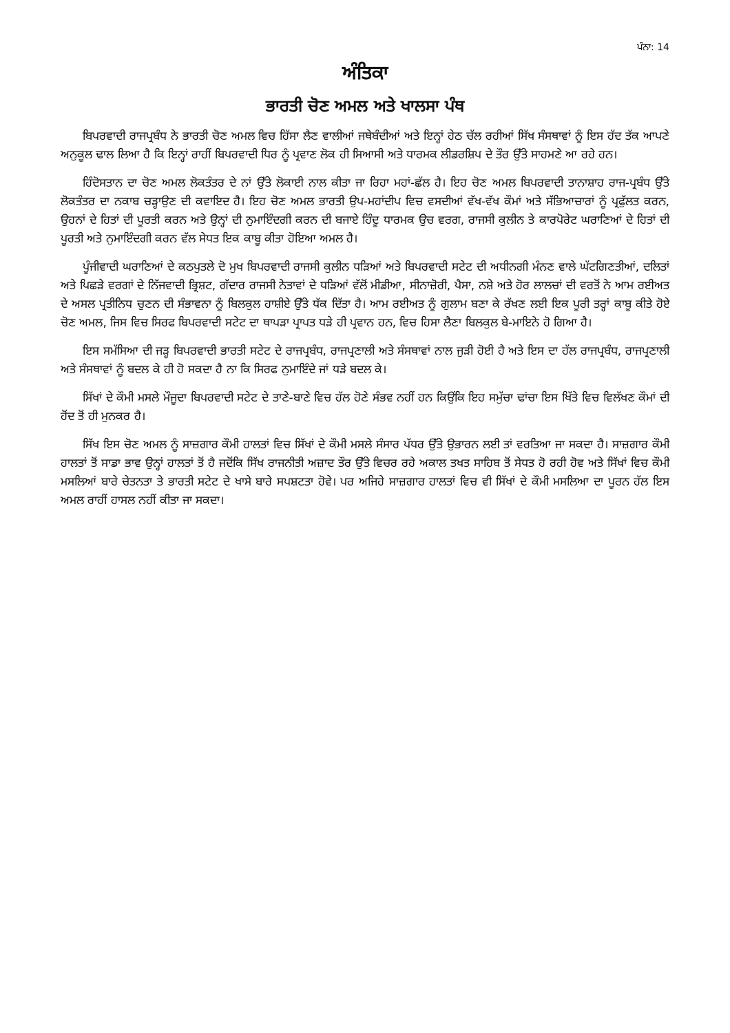ਪੰਨਾ: 14
ਅੰਤਿਕਾ
ਭਾਰਤੀ ਚੋਣ ਅਮਲ ਅਤੇ ਖਾਲਸਾ ਪੰਥ
ਬਿਪਰਵਾਦੀ ਰਾਜਪ੍ਰਬੰਧ ਨੇ ਭਾਰਤੀ ਚੋਣ ਅਮਲ ਵਿਚ ਹਿੱਸਾ ਲੈਣ ਵਾਲੀਆਂ ਜਥੇਬੰਦੀਆਂ ਅਤੇ ਇਨ੍ਹਾਂ ਹੇਠ ਚੱਲ ਰਹੀਆਂ ਸਿੱਖ ਸੰਸਥਾਵਾਂ ਨੂੰ ਇਸ ਹੱਦ ਤੱਕ ਆਪਣੇ ਅਨੁਕੂਲ ਢਾਲ ਲਿਆ ਹੈ ਕਿ ਇਨ੍ਹਾਂ ਰਾਹੀਂ ਬਿਪਰਵਾਦੀ ਧਿਰ ਨੂੰ ਪ੍ਰਵਾਣ ਲੋਕ ਹੀ ਸਿਆਸੀ ਅਤੇ ਧਾਰਮਕ ਲੀਡਰਸ਼ਿਪ ਦੇ ਤੌਰ ਉੱਤੇ ਸਾਹਮਣੇ ਆ ਰਹੇ ਹਨ।
ਹਿੰਦੋਸਤਾਨ ਦਾ ਚੋਣ ਅਮਲ ਲੋਕਤੰਤਰ ਦੇ ਨਾਂ ਉੱਤੇ ਲੋਕਾਈ ਨਾਲ ਕੀਤਾ ਜਾ ਰਿਹਾ ਮਹਾਂ-ਛੱਲ ਹੈ। ਇਹ ਚੋਣ ਅਮਲ ਬਿਪਰਵਾਦੀ ਤਾਨਾਸ਼ਾਹ ਰਾਜ-ਪ੍ਰਬੰਧ ਉੱਤੇ ਲੋਕਤੰਤਰ ਦਾ ਨਕਾਬ ਚੜ੍ਹਾਉਣ ਦੀ ਕਵਾਇਦ ਹੈ। ਇਹ ਚੋਣ ਅਮਲ ਭਾਰਤੀ ਉਪ-ਮਹਾਂਦੀਪ ਵਿਚ ਵਸਦੀਆਂ ਵੱਖ-ਵੱਖ ਕੌਮਾਂ ਅਤੇ ਸੱਭਿਆਚਾਰਾਂ ਨੂੰ ਪ੍ਰਫੁੱਲਤ ਕਰਨ, ਉਹਨਾਂ ਦੇ ਹਿਤਾਂ ਦੀ ਪੂਰਤੀ ਕਰਨ ਅਤੇ ਉਨ੍ਹਾਂ ਦੀ ਨੁਮਾਇੰਦਗੀ ਕਰਨ ਦੀ ਬਜਾਏ ਹਿੰਦੂ ਧਾਰਮਕ ਉਚ ਵਰਗ, ਰਾਜਸੀ ਕੁਲੀਨ ਤੇ ਕਾਰਪੋਰੇਟ ਘਰਾਣਿਆਂ ਦੇ ਹਿਤਾਂ ਦੀ ਪੂਰਤੀ ਅਤੇ ਨੁਮਾਇੰਦਗੀ ਕਰਨ ਵੱਲ ਸੇਧਤ ਇਕ ਕਾਬੂ ਕੀਤਾ ਹੋਇਆ ਅਮਲ ਹੈ।
ਪੂੰਜੀਵਾਦੀ ਘਰਾਣਿਆਂ ਦੇ ਕਠਪੁਤਲੇ ਦੋ ਮੁਖ ਬਿਪਰਵਾਦੀ ਰਾਜਸੀ ਕੁਲੀਨ ਧੜਿਆਂ ਅਤੇ ਬਿਪਰਵਾਦੀ ਸਟੇਟ ਦੀ ਅਧੀਨਗੀ ਮੰਨਣ ਵਾਲੇ ਘੱਟਗਿਣਤੀਆਂ, ਦਲਿਤਾਂ ਅਤੇ ਪਿਛੜੇ ਵਰਗਾਂ ਦੇ ਨਿੱਜਵਾਦੀ ਭ੍ਰਿਸ਼ਟ, ਗੱਦਾਰ ਰਾਜਸੀ ਨੇਤਾਵਾਂ ਦੇ ਧੜਿਆਂ ਵੱਲੋਂ ਮੀਡੀਆ, ਸੀਨਾਜ਼ੋਰੀ, ਪੈਸਾ, ਨਸ਼ੇ ਅਤੇ ਹੋਰ ਲਾਲਚਾਂ ਦੀ ਵਰਤੋਂ ਨੇ ਆਮ ਰਈਅਤ ਦੇ ਅਸਲ ਪ੍ਰਤੀਨਿਧ ਚੁਣਨ ਦੀ ਸੰਭਾਵਨਾ ਨੂੰ ਬਿਲਕੁਲ ਹਾਸ਼ੀਏ ਉੱਤੇ ਧੱਕ ਦਿੱਤਾ ਹੈ। ਆਮ ਰਈਅਤ ਨੂੰ ਗੁਲਾਮ ਬਣਾ ਕੇ ਰੱਖਣ ਲਈ ਇਕ ਪੂਰੀ ਤਰ੍ਹਾਂ ਕਾਬੂ ਕੀਤੇ ਹੋਏ ਚੋਣ ਅਮਲ, ਜਿਸ ਵਿਚ ਸਿਰਫ ਬਿਪਰਵਾਦੀ ਸਟੇਟ ਦਾ ਥਾਪੜਾ ਪ੍ਰਾਪਤ ਧੜੇ ਹੀ ਪ੍ਰਵਾਨ ਹਨ, ਵਿਚ ਹਿਸਾ ਲੈਣਾ ਬਿਲਕੁਲ ਬੇ-ਮਾਇਨੇ ਹੋ ਗਿਆ ਹੈ।
ਇਸ ਸਮੱਸਿਆ ਦੀ ਜੜ੍ਹ ਬਿਪਰਵਾਦੀ ਭਾਰਤੀ ਸਟੇਟ ਦੇ ਰਾਜਪ੍ਰਬੰਧ, ਰਾਜਪ੍ਰਣਾਲੀ ਅਤੇ ਸੰਸਥਾਵਾਂ ਨਾਲ ਜੁੜੀ ਹੋਈ ਹੈ ਅਤੇ ਇਸ ਦਾ ਹੱਲ ਰਾਜਪ੍ਰਬੰਧ, ਰਾਜਪ੍ਰਣਾਲੀ ਅਤੇ ਸੰਸਥਾਵਾਂ ਨੂੰ ਬਦਲ ਕੇ ਹੀ ਹੋ ਸਕਦਾ ਹੈ ਨਾ ਕਿ ਸਿਰਫ ਨੁਮਾਇੰਦੇ ਜਾਂ ਧੜੇ ਬਦਲ ਕੇ।
ਸਿੱਖਾਂ ਦੇ ਕੌਮੀ ਮਸਲੇ ਮੌਜੂਦਾ ਬਿਪਰਵਾਦੀ ਸਟੇਟ ਦੇ ਤਾਣੇ-ਬਾਣੇ ਵਿਚ ਹੱਲ ਹੋਣੇ ਸੰਭਵ ਨਹੀਂ ਹਨ ਕਿਉਂਕਿ ਇਹ ਸਮੁੱਚਾ ਢਾਂਚਾ ਇਸ ਖਿੱਤੇ ਵਿਚ ਵਿਲੱਖਣ ਕੌਮਾਂ ਦੀ ਹੋਂਦ ਤੋਂ ਹੀ ਮੁਨਕਰ ਹੈ।
ਸਿੱਖ ਇਸ ਚੋਣ ਅਮਲ ਨੂੰ ਸਾਜ਼ਗਾਰ ਕੌਮੀ ਹਾਲਤਾਂ ਵਿਚ ਸਿੱਖਾਂ ਦੇ ਕੌਮੀ ਮਸਲੇ ਸੰਸਾਰ ਪੱਧਰ ਉੱਤੇ ਉਭਾਰਨ ਲਈ ਤਾਂ ਵਰਤਿਆ ਜਾ ਸਕਦਾ ਹੈ। ਸਾਜ਼ਗਾਰ ਕੌਮੀ ਹਾਲਤਾਂ ਤੋਂ ਸਾਡਾ ਭਾਵ ਉਨ੍ਹਾਂ ਹਾਲਤਾਂ ਤੋਂ ਹੈ ਜਦੋਂਕਿ ਸਿੱਖ ਰਾਜਨੀਤੀ ਅਜ਼ਾਦ ਤੌਰ ਉੱਤੇ ਵਿਚਰ ਰਹੇ ਅਕਾਲ ਤਖਤ ਸਾਹਿਬ ਤੋਂ ਸੇਧਤ ਹੋ ਰਹੀ ਹੋਵ ਅਤੇ ਸਿੱਖਾਂ ਵਿਚ ਕੌਮੀ ਮਸਲਿਆਂ ਬਾਰੇ ਚੇਤਨਤਾ ਤੇ ਭਾਰਤੀ ਸਟੇਟ ਦੇ ਖਾਸੇ ਬਾਰੇ ਸਪਸ਼ਟਤਾ ਹੋਵੇ। ਪਰ ਅਜਿਹੇ ਸਾਜ਼ਗਾਰ ਹਾਲਤਾਂ ਵਿਚ ਵੀ ਸਿੱਖਾਂ ਦੇ ਕੌਮੀ ਮਸਲਿਆ ਦਾ ਪੂਰਨ ਹੱਲ ਇਸ ਅਮਲ ਰਾਹੀਂ ਹਾਸਲ ਨਹੀਂ ਕੀਤਾ ਜਾ ਸਕਦਾ।